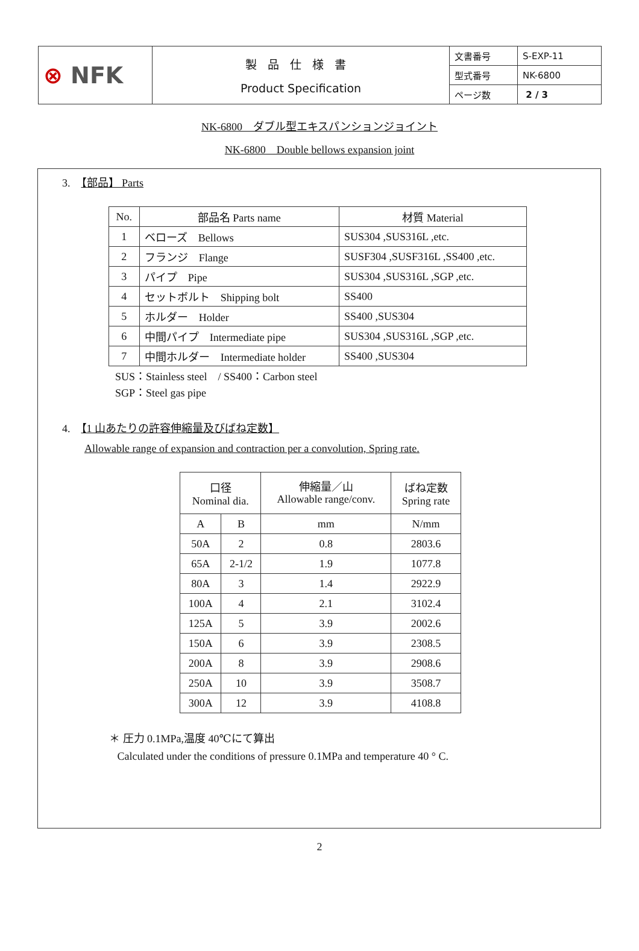| ⊗ NFK | 製品仕様書 Product Specification | 文書番号 | S-EXP-11 |
| | | 型式番号 | NK-6800 |
| | | ページ数 | 2 / 3 |
NK-6800　ダブル型エキスパンションジョイント
NK-6800　Double bellows expansion joint
3.　【部品】 Parts
| No. | 部品名 Parts name | 材質 Material |
| 1 | ベローズ Bellows | SUS304 ,SUS316L ,etc. |
| 2 | フランジ Flange | SUSF304 ,SUSF316L ,SS400 ,etc. |
| 3 | パイプ Pipe | SUS304 ,SUS316L ,SGP ,etc. |
| 4 | セットボルト Shipping bolt | SS400 |
| 5 | ホルダー Holder | SS400 ,SUS304 |
| 6 | 中間パイプ Intermediate pipe | SUS304 ,SUS316L ,SGP ,etc. |
| 7 | 中間ホルダー Intermediate holder | SS400 ,SUS304 |
SUS：Stainless steel　/ SS400：Carbon steel
SGP：Steel gas pipe
4.　【1 山あたりの許容伸縮量及びばね定数】
Allowable range of expansion and contraction per a convolution, Spring rate.
| 口径 Nominal dia. | | 伸縮量／山 Allowable range/conv. | ばね定数 Spring rate |
| A | B | mm | N/mm |
| 50A | 2 | 0.8 | 2803.6 |
| 65A | 2-1/2 | 1.9 | 1077.8 |
| 80A | 3 | 1.4 | 2922.9 |
| 100A | 4 | 2.1 | 3102.4 |
| 125A | 5 | 3.9 | 2002.6 |
| 150A | 6 | 3.9 | 2308.5 |
| 200A | 8 | 3.9 | 2908.6 |
| 250A | 10 | 3.9 | 3508.7 |
| 300A | 12 | 3.9 | 4108.8 |
＊ 圧力 0.1MPa,温度 40℃にて算出
Calculated under the conditions of pressure 0.1MPa and temperature 40 ° C.
2